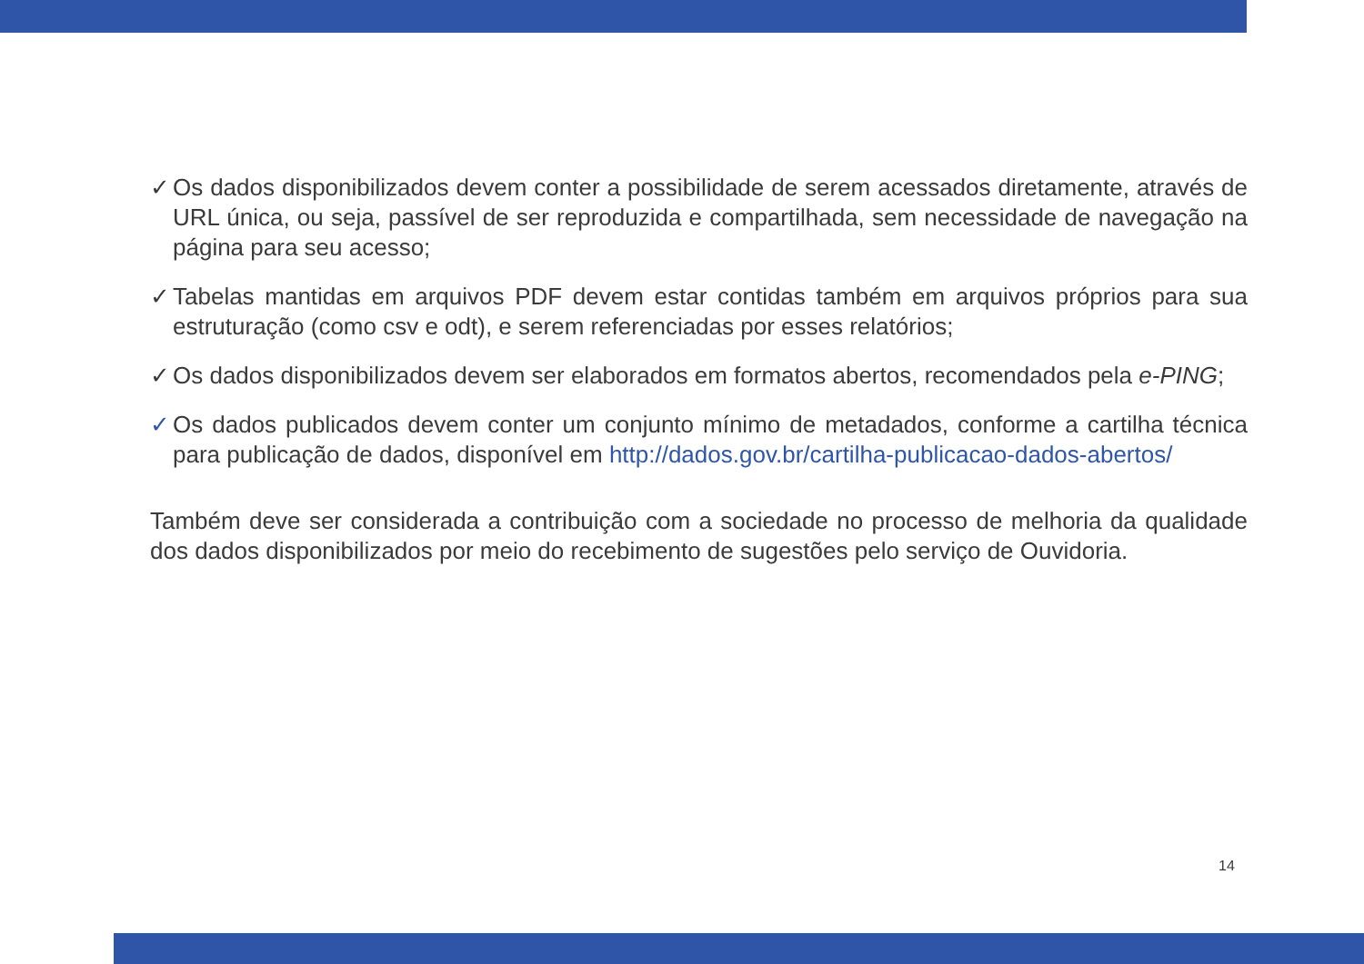✓ Os dados disponibilizados devem conter a possibilidade de serem acessados diretamente, através de URL única, ou seja, passível de ser reproduzida e compartilhada, sem necessidade de navegação na página para seu acesso;
✓ Tabelas mantidas em arquivos PDF devem estar contidas também em arquivos próprios para sua estruturação (como csv e odt), e serem referenciadas por esses relatórios;
✓ Os dados disponibilizados devem ser elaborados em formatos abertos, recomendados pela e-PING;
✓ Os dados publicados devem conter um conjunto mínimo de metadados, conforme a cartilha técnica para publicação de dados, disponível em http://dados.gov.br/cartilha-publicacao-dados-abertos/
Também deve ser considerada a contribuição com a sociedade no processo de melhoria da qualidade dos dados disponibilizados por meio do recebimento de sugestões pelo serviço de Ouvidoria.
14